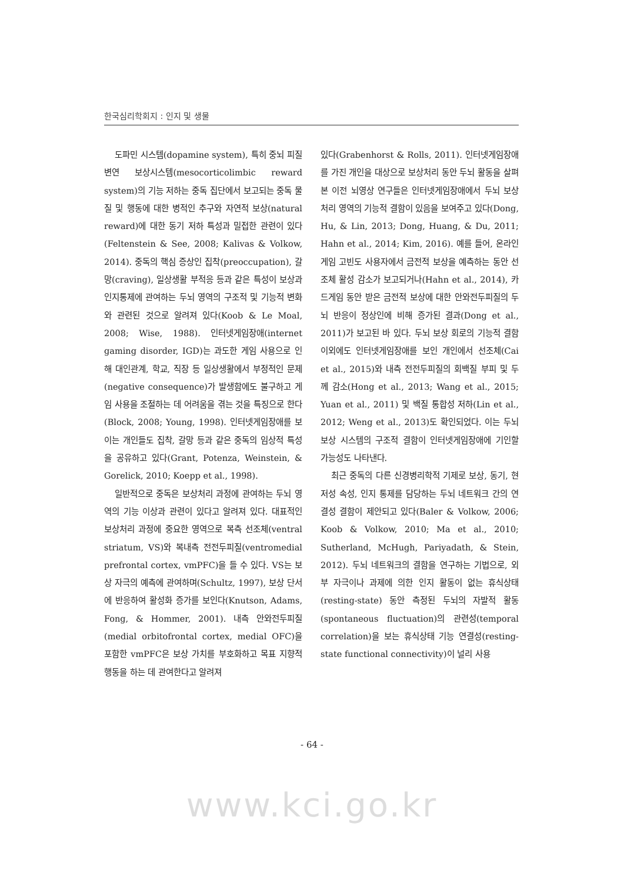한국심리학회지 : 인지 및 생물
도파민 시스템(dopamine system), 특히 중뇌 피질변연 보상시스템(mesocorticolimbic reward system)의 기능 저하는 중독 집단에서 보고되는 중독 물질 및 행동에 대한 병적인 추구와 자연적 보상(natural reward)에 대한 동기 저하 특성과 밀접한 관련이 있다(Feltenstein & See, 2008; Kalivas & Volkow, 2014). 중독의 핵심 증상인 집착(preoccupation), 갈망(craving), 일상생활 부적응 등과 같은 특성이 보상과 인지통제에 관여하는 두뇌 영역의 구조적 및 기능적 변화와 관련된 것으로 알려져 있다(Koob & Le Moal, 2008; Wise, 1988). 인터넷게임장애(internet gaming disorder, IGD)는 과도한 게임 사용으로 인해 대인관계, 학교, 직장 등 일상생활에서 부정적인 문제(negative consequence)가 발생함에도 불구하고 게임 사용을 조절하는 데 어려움을 겪는 것을 특징으로 한다(Block, 2008; Young, 1998). 인터넷게임장애를 보이는 개인들도 집착, 갈망 등과 같은 중독의 임상적 특성을 공유하고 있다(Grant, Potenza, Weinstein, & Gorelick, 2010; Koepp et al., 1998).
일반적으로 중독은 보상처리 과정에 관여하는 두뇌 영역의 기능 이상과 관련이 있다고 알려져 있다. 대표적인 보상처리 과정에 중요한 영역으로 복측 선조체(ventral striatum, VS)와 복내측 전전두피질(ventromedial prefrontal cortex, vmPFC)을 들 수 있다. VS는 보상 자극의 예측에 관여하며(Schultz, 1997), 보상 단서에 반응하여 활성화 증가를 보인다(Knutson, Adams, Fong, & Hommer, 2001). 내측 안와전두피질(medial orbitofrontal cortex, medial OFC)을 포함한 vmPFC은 보상 가치를 부호화하고 목표 지향적 행동을 하는 데 관여한다고 알려져
있다(Grabenhorst & Rolls, 2011). 인터넷게임장애를 가진 개인을 대상으로 보상처리 동안 두뇌 활동을 살펴본 이전 뇌영상 연구들은 인터넷게임장애에서 두뇌 보상처리 영역의 기능적 결함이 있음을 보여주고 있다(Dong, Hu, & Lin, 2013; Dong, Huang, & Du, 2011; Hahn et al., 2014; Kim, 2016). 예를 들어, 온라인게임 고빈도 사용자에서 금전적 보상을 예측하는 동안 선조체 활성 감소가 보고되거나(Hahn et al., 2014), 카드게임 동안 받은 금전적 보상에 대한 안와전두피질의 두뇌 반응이 정상인에 비해 증가된 결과(Dong et al., 2011)가 보고된 바 있다. 두뇌 보상 회로의 기능적 결함 이외에도 인터넷게임장애를 보인 개인에서 선조체(Cai et al., 2015)와 내측 전전두피질의 회백질 부피 및 두께 감소(Hong et al., 2013; Wang et al., 2015; Yuan et al., 2011) 및 백질 통합성 저하(Lin et al., 2012; Weng et al., 2013)도 확인되었다. 이는 두뇌 보상 시스템의 구조적 결함이 인터넷게임장애에 기인할 가능성도 나타낸다.
최근 중독의 다른 신경병리학적 기제로 보상, 동기, 현저성 속성, 인지 통제를 담당하는 두뇌 네트워크 간의 연결성 결함이 제안되고 있다(Baler & Volkow, 2006; Koob & Volkow, 2010; Ma et al., 2010; Sutherland, McHugh, Pariyadath, & Stein, 2012). 두뇌 네트워크의 결함을 연구하는 기법으로, 외부 자극이나 과제에 의한 인지 활동이 없는 휴식상태(resting-state) 동안 측정된 두뇌의 자발적 활동(spontaneous fluctuation)의 관련성(temporal correlation)을 보는 휴식상태 기능 연결성(resting-state functional connectivity)이 널리 사용
- 64 -
www.kci.go.kr